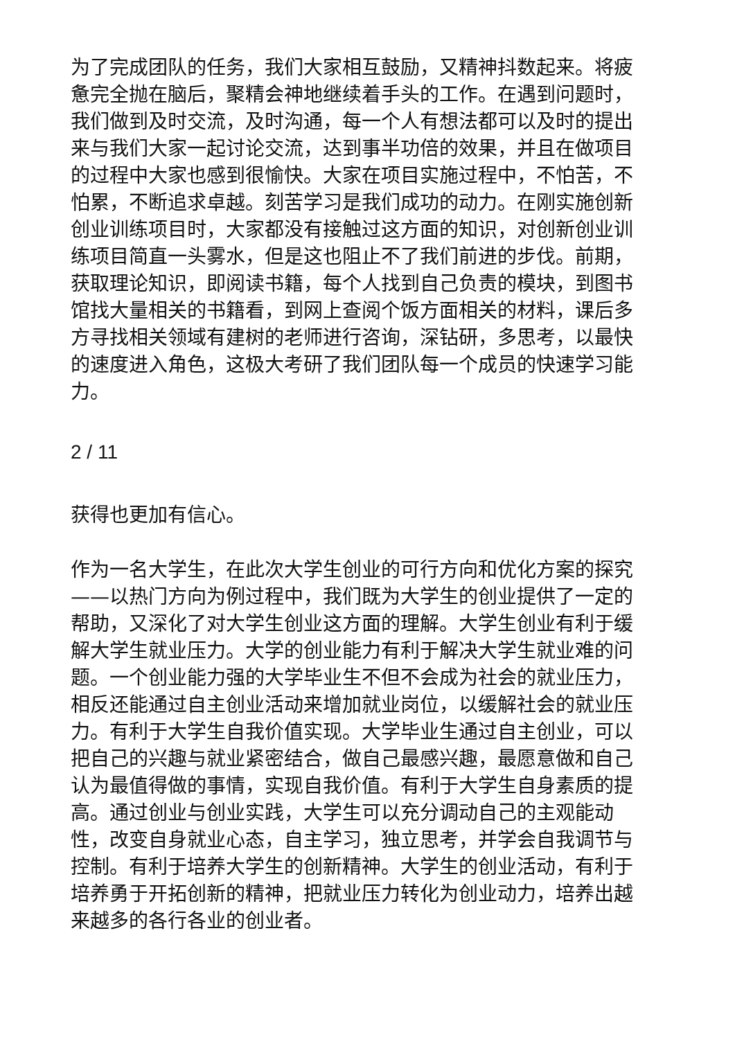为了完成团队的任务，我们大家相互鼓励，又精神抖数起来。将疲惫完全抛在脑后，聚精会神地继续着手头的工作。在遇到问题时，我们做到及时交流，及时沟通，每一个人有想法都可以及时的提出来与我们大家一起讨论交流，达到事半功倍的效果，并且在做项目的过程中大家也感到很愉快。大家在项目实施过程中，不怕苦，不怕累，不断追求卓越。刻苦学习是我们成功的动力。在刚实施创新创业训练项目时，大家都没有接触过这方面的知识，对创新创业训练项目简直一头雾水，但是这也阻止不了我们前进的步伐。前期，获取理论知识，即阅读书籍，每个人找到自己负责的模块，到图书馆找大量相关的书籍看，到网上查阅个饭方面相关的材料，课后多方寻找相关领域有建树的老师进行咨询，深钻研，多思考，以最快的速度进入角色，这极大考研了我们团队每一个成员的快速学习能力。
2 / 11
获得也更加有信心。
作为一名大学生，在此次大学生创业的可行方向和优化方案的探究——以热门方向为例过程中，我们既为大学生的创业提供了一定的帮助，又深化了对大学生创业这方面的理解。大学生创业有利于缓解大学生就业压力。大学的创业能力有利于解决大学生就业难的问题。一个创业能力强的大学毕业生不但不会成为社会的就业压力，相反还能通过自主创业活动来增加就业岗位，以缓解社会的就业压力。有利于大学生自我价值实现。大学毕业生通过自主创业，可以把自己的兴趣与就业紧密结合，做自己最感兴趣，最愿意做和自己认为最值得做的事情，实现自我价值。有利于大学生自身素质的提高。通过创业与创业实践，大学生可以充分调动自己的主观能动性，改变自身就业心态，自主学习，独立思考，并学会自我调节与控制。有利于培养大学生的创新精神。大学生的创业活动，有利于培养勇于开拓创新的精神，把就业压力转化为创业动力，培养出越来越多的各行各业的创业者。